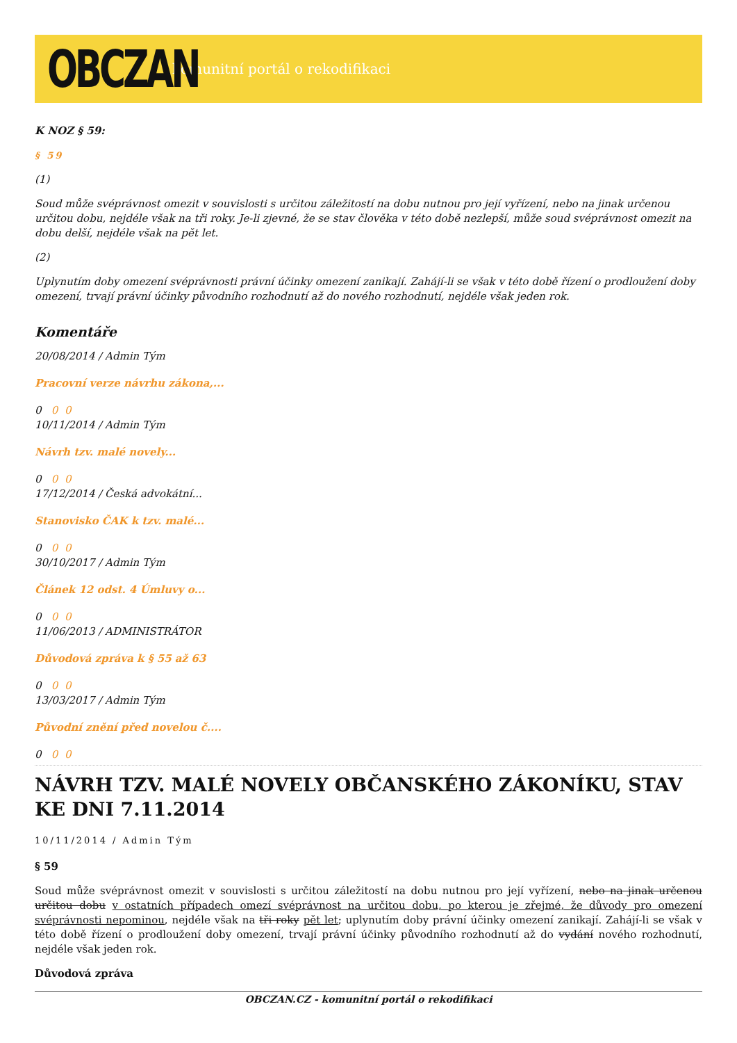OBCZAN
komunitní portál o rekodifikaci
K NOZ § 59:
§ 59
(1)
Soud může svéprávnost omezit v souvislosti s určitou záležitostí na dobu nutnou pro její vyřízení, nebo na jinak určenou určitou dobu, nejdéle však na tři roky. Je-li zjevné, že se stav člověka v této době nezlepší, může soud svéprávnost omezit na dobu delší, nejdéle však na pět let.
(2)
Uplynutím doby omezení svéprávnosti právní účinky omezení zanikají. Zahájí-li se však v této době řízení o prodloužení doby omezení, trvají právní účinky původního rozhodnutí až do nového rozhodnutí, nejdéle však jeden rok.
Komentáře
20/08/2014 / Admin Tým
Pracovní verze návrhu zákona,...
0 0 0
10/11/2014 / Admin Tým
Návrh tzv. malé novely...
0 0 0
17/12/2014 / Česká advokátní...
Stanovisko ČAK k tzv. malé...
0 0 0
30/10/2017 / Admin Tým
Článek 12 odst. 4 Úmluvy o...
0 0 0
11/06/2013 / ADMINISTRÁTOR
Důvodová zpráva k § 55 až 63
0 0 0
13/03/2017 / Admin Tým
Původní znění před novelou č....
0 0 0
NÁVRH TZV. MALÉ NOVELY OBČANSKÉHO ZÁKONÍKU, STAV KE DNI 7.11.2014
10/11/2014 / Admin Tým
§ 59
Soud může svéprávnost omezit v souvislosti s určitou záležitostí na dobu nutnou pro její vyřízení, nebo na jinak určenou určitou dobu v ostatních případech omezí svéprávnost na určitou dobu, po kterou je zřejmé, že důvody pro omezení svéprávnosti nepominou, nejdéle však na tři roky pět let; uplynutím doby právní účinky omezení zanikají. Zahájí-li se však v této době řízení o prodloužení doby omezení, trvají právní účinky původního rozhodnutí až do vydání nového rozhodnutí, nejdéle však jeden rok.
Důvodová zpráva
OBCZAN.CZ - komunitní portál o rekodifikaci